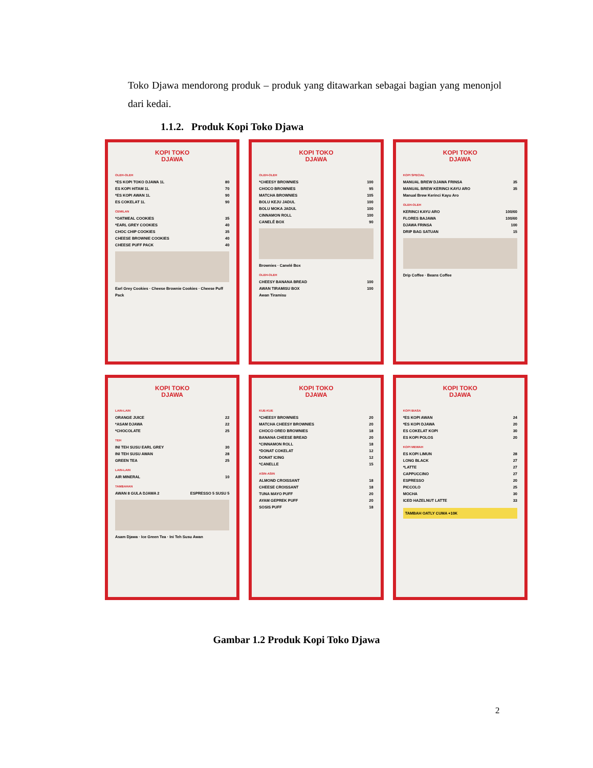Toko Djawa mendorong produk – produk yang ditawarkan sebagai bagian yang menonjol dari kedai.
1.1.2. Produk Kopi Toko Djawa
KOPI TOKO
DJAWA
OLEH-OLEH
*ES KOPI TOKO DJAWA 1L 80
ES KOPI HITAM 1L 70
*ES KOPI AWAN 1L 90
ES COKELAT 1L 90
CEMILAN
*OATMEAL COOKIES 35
*EARL GREY COOKIES 40
CHOC CHIP COOKIES 35
CHEESE BROWNIE COOKIES 40
CHEESE PUFF PACK 40
Earl Grey Cookies · Cheese Brownie Cookies · Cheese Puff Pack
KOPI TOKO
DJAWA
OLEH-OLEH
*CHEESY BROWNIES 100
CHOCO BROWNIES 95
MATCHA BROWNIES 105
BOLU KEJU JADUL 100
BOLU MOKA JADUL 100
CINNAMON ROLL 100
CANELÉ BOX 90
Brownies · Canelé Box
OLEH-OLEH
CHEESY BANANA BREAD 100
AWAN TIRAMISU BOX 100
Awan Tiramisu
KOPI TOKO
DJAWA
KOPI SPECIAL
MANUAL BREW DJAWA FRINSA 35
MANUAL BREW KERINCI KAYU ARO 35
Manual Brew Kerinci Kayu Aro
OLEH-OLEH
KERINCI KAYU ARO 100/60
FLORES BAJAWA 100/60
DJAWA FRINSA 100
DRIP BAG SATUAN 15
Drip Coffee · Beans Coffee
KOPI TOKO
DJAWA
LAIN-LAIN
ORANGE JUICE 22
*ASAM DJAWA 22
*CHOCOLATE 25
TEH
INI TEH SUSU EARL GREY 30
INI TEH SUSU AWAN 28
GREEN TEA 25
LAIN-LAIN
AIR MINERAL 10
TAMBAHAN
AWAN 8 GULA DJAWA 2 ESPRESSO 5 SUSU 5
Asam Djawa · Ice Green Tea · Ini Teh Susu Awan
KOPI TOKO
DJAWA
KUE-KUE
*CHEESY BROWNIES 20
MATCHA CHEESY BROWNIES 20
CHOCO OREO BROWNIES 18
BANANA CHEESE BREAD 20
*CINNAMON ROLL 18
*DONAT COKELAT 12
DONAT ICING 12
*CANELLE 15
ASIN-ASIN
ALMOND CROISSANT 18
CHEESE CROISSANT 18
TUNA MAYO PUFF 20
AYAM GEPREK PUFF 20
SOSIS PUFF 18
KOPI TOKO
DJAWA
KOPI BIASA
*ES KOPI AWAN 24
*ES KOPI DJAWA 20
ES COKELAT KOPI 30
ES KOPI POLOS 20
KOPI MEWAH
ES KOPI LIMUN 28
LONG BLACK 27
*LATTE 27
CAPPUCCINO 27
ESPRESSO 20
PICCOLO 25
MOCHA 30
ICED HAZELNUT LATTE 33
TAMBAH OATLY CUMA +10K
Gambar 1.2 Produk Kopi Toko Djawa
2